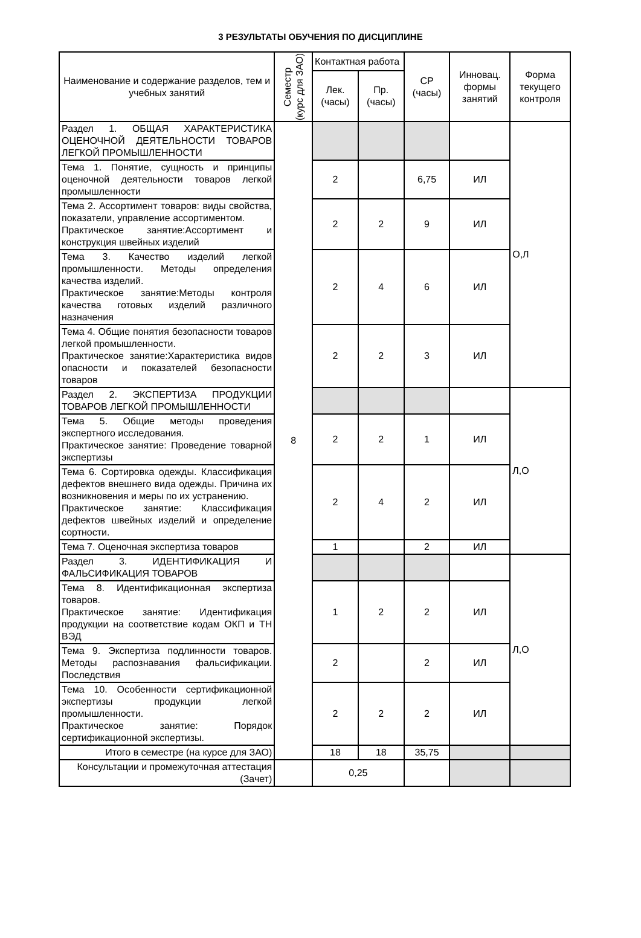3 РЕЗУЛЬТАТЫ ОБУЧЕНИЯ ПО ДИСЦИПЛИНЕ
| Наименование и содержание разделов, тем и учебных занятий | Семестр (курс для ЗАО) | Контактная работа | | СР (часы) | Инновац. формы занятий | Форма текущего контроля |
| --- | --- | --- | --- | --- | --- | --- |
| | | Лек. (часы) | Пр. (часы) | | | |
| Раздел 1. ОБЩАЯ ХАРАКТЕРИСТИКА ОЦЕНОЧНОЙ ДЕЯТЕЛЬНОСТИ ТОВАРОВ ЛЕГКОЙ ПРОМЫШЛЕННОСТИ | 8 | | | | | О,Л |
| Тема 1. Понятие, сущность и принципы оценочной деятельности товаров легкой промышленности | | 2 | | 6,75 | ИЛ | |
| Тема 2. Ассортимент товаров: виды свойства, показатели, управление ассортиментом. Практическое занятие:Ассортимент и конструкция швейных изделий | | 2 | 2 | 9 | ИЛ | |
| Тема 3. Качество изделий легкой промышленности. Методы определения качества изделий. Практическое занятие:Методы контроля качества готовых изделий различного назначения | | 2 | 4 | 6 | ИЛ | |
| Тема 4. Общие понятия безопасности товаров легкой промышленности. Практическое занятие:Характеристика видов опасности и показателей безопасности товаров | | 2 | 2 | 3 | ИЛ | |
| Раздел 2. ЭКСПЕРТИЗА ПРОДУКЦИИ ТОВАРОВ ЛЕГКОЙ ПРОМЫШЛЕННОСТИ | | | | | | Л,О |
| Тема 5. Общие методы проведения экспертного исследования. Практическое занятие: Проведение товарной экспертизы | | 2 | 2 | 1 | ИЛ | |
| Тема 6. Сортировка одежды. Классификация дефектов внешнего вида одежды. Причина их возникновения и меры по их устранению. Практическое занятие: Классификация дефектов швейных изделий и определение сортности. | | 2 | 4 | 2 | ИЛ | |
| Тема 7. Оценочная экспертиза товаров | | 1 | | 2 | ИЛ | |
| Раздел 3. ИДЕНТИФИКАЦИЯ И ФАЛЬСИФИКАЦИЯ ТОВАРОВ | | | | | | Л,О |
| Тема 8. Идентификационная экспертиза товаров. Практическое занятие: Идентификация продукции на соответствие кодам ОКП и ТН ВЭД | | 1 | 2 | 2 | ИЛ | |
| Тема 9. Экспертиза подлинности товаров. Методы распознавания фальсификации. Последствия | | 2 | | 2 | ИЛ | |
| Тема 10. Особенности сертификационной экспертизы продукции легкой промышленности. Практическое занятие: Порядок сертификационной экспертизы. | | 2 | 2 | 2 | ИЛ | |
| Итого в семестре (на курсе для ЗАО) | | 18 | 18 | 35,75 | | |
| Консультации и промежуточная аттестация (Зачет) | | 0,25 | | | | |